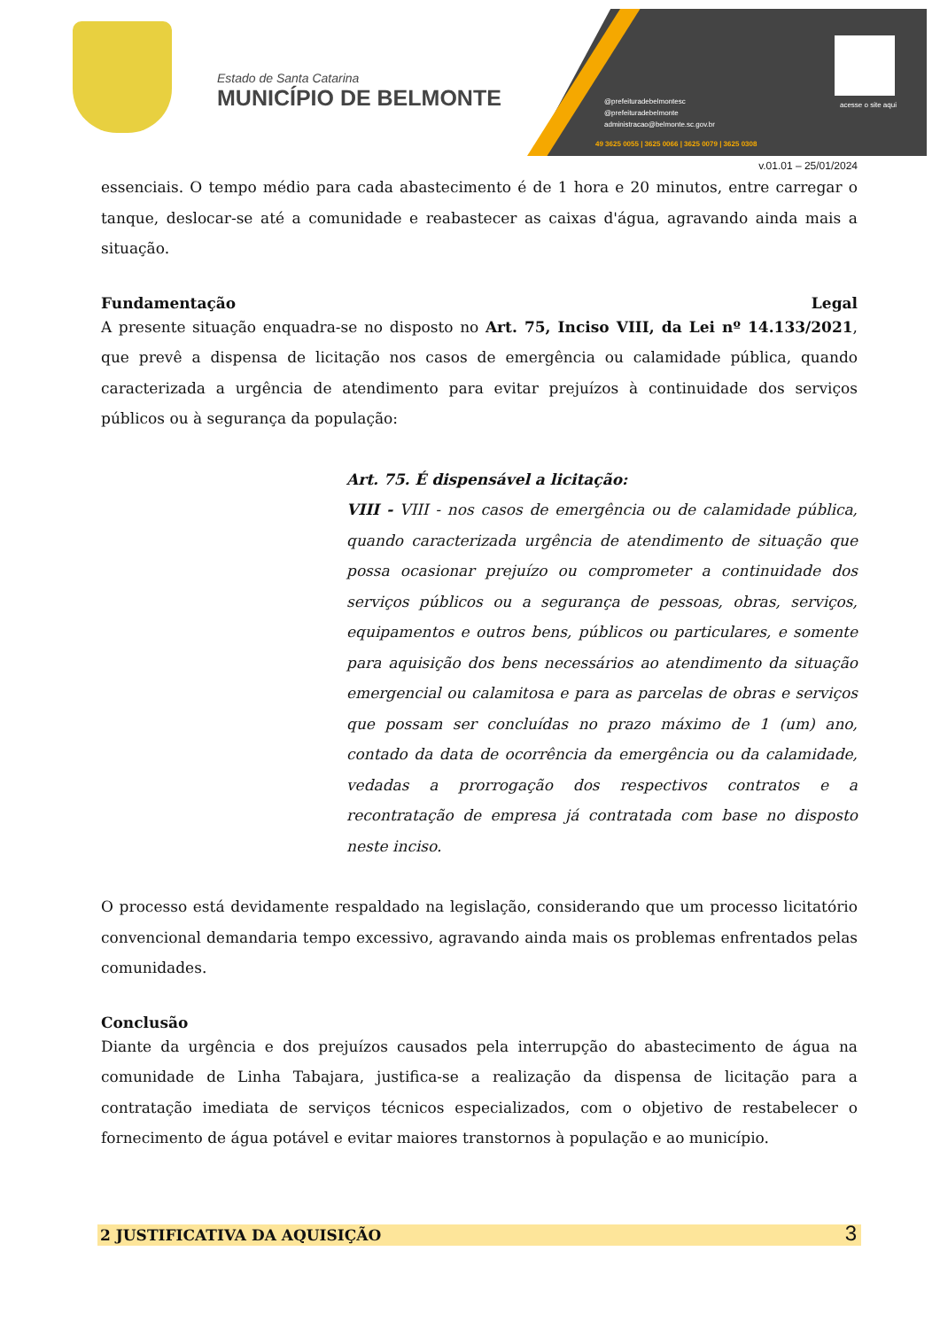Estado de Santa Catarina
MUNICÍPIO DE BELMONTE
@prefeituradebelmontesc
@prefeituradebelmonte
administracao@belmonte.sc.gov.br
49 3625 0055 | 3625 0066 | 3625 0079 | 3625 0308
acesse o site aqui
v.01.01 – 25/01/2024
essenciais. O tempo médio para cada abastecimento é de 1 hora e 20 minutos, entre carregar o tanque, deslocar-se até a comunidade e reabastecer as caixas d'água, agravando ainda mais a situação.
Fundamentação Legal
A presente situação enquadra-se no disposto no Art. 75, Inciso VIII, da Lei nº 14.133/2021, que prevê a dispensa de licitação nos casos de emergência ou calamidade pública, quando caracterizada a urgência de atendimento para evitar prejuízos à continuidade dos serviços públicos ou à segurança da população:
Art. 75. É dispensável a licitação:
VIII - VIII - nos casos de emergência ou de calamidade pública, quando caracterizada urgência de atendimento de situação que possa ocasionar prejuízo ou comprometer a continuidade dos serviços públicos ou a segurança de pessoas, obras, serviços, equipamentos e outros bens, públicos ou particulares, e somente para aquisição dos bens necessários ao atendimento da situação emergencial ou calamitosa e para as parcelas de obras e serviços que possam ser concluídas no prazo máximo de 1 (um) ano, contado da data de ocorrência da emergência ou da calamidade, vedadas a prorrogação dos respectivos contratos e a recontratação de empresa já contratada com base no disposto neste inciso.
O processo está devidamente respaldado na legislação, considerando que um processo licitatório convencional demandaria tempo excessivo, agravando ainda mais os problemas enfrentados pelas comunidades.
Conclusão
Diante da urgência e dos prejuízos causados pela interrupção do abastecimento de água na comunidade de Linha Tabajara, justifica-se a realização da dispensa de licitação para a contratação imediata de serviços técnicos especializados, com o objetivo de restabelecer o fornecimento de água potável e evitar maiores transtornos à população e ao município.
2 JUSTIFICATIVA DA AQUISIÇÃO
3